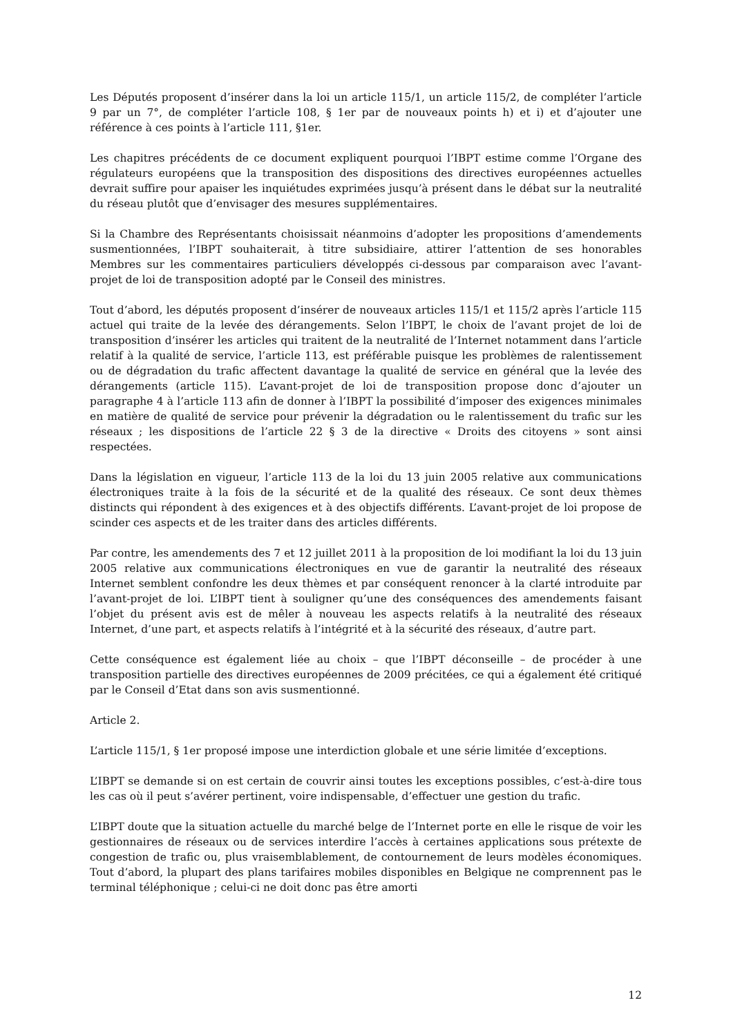Les Députés proposent d’insérer dans la loi un article 115/1, un article 115/2, de compléter l’article 9 par un 7°, de compléter l’article 108, § 1er par de nouveaux points h) et i) et d’ajouter une référence à ces points à l’article 111, §1er.
Les chapitres précédents de ce document expliquent pourquoi l’IBPT estime comme l’Organe des régulateurs européens que la transposition des dispositions des directives européennes actuelles devrait suffire pour apaiser les inquiétudes exprimées jusqu’à présent dans le débat sur la neutralité du réseau plutôt que d’envisager des mesures supplémentaires.
Si la Chambre des Représentants choisissait néanmoins d’adopter les propositions d’amendements susmentionnées, l’IBPT souhaiterait, à titre subsidiaire, attirer l’attention de ses honorables Membres sur les commentaires particuliers développés ci-dessous par comparaison avec l’avant-projet de loi de transposition adopté par le Conseil des ministres.
Tout d’abord, les députés proposent d’insérer de nouveaux articles 115/1 et 115/2 après l’article 115 actuel qui traite de la levée des dérangements. Selon l’IBPT, le choix de l’avant projet de loi de transposition d’insérer les articles qui traitent de la neutralité de l’Internet notamment dans l’article relatif à la qualité de service, l’article 113, est préférable puisque les problèmes de ralentissement ou de dégradation du trafic affectent davantage la qualité de service en général que la levée des dérangements (article 115). L’avant-projet de loi de transposition propose donc d’ajouter un paragraphe 4 à l’article 113 afin de donner à l’IBPT la possibilité d’imposer des exigences minimales en matière de qualité de service pour prévenir la dégradation ou le ralentissement du trafic sur les réseaux ; les dispositions de l’article 22 § 3 de la directive « Droits des citoyens » sont ainsi respectées.
Dans la législation en vigueur, l’article 113 de la loi du 13 juin 2005 relative aux communications électroniques traite à la fois de la sécurité et de la qualité des réseaux. Ce sont deux thèmes distincts qui répondent à des exigences et à des objectifs différents. L’avant-projet de loi propose de scinder ces aspects et de les traiter dans des articles différents.
Par contre, les amendements des 7 et 12 juillet 2011 à la proposition de loi modifiant la loi du 13 juin 2005 relative aux communications électroniques en vue de garantir la neutralité des réseaux Internet semblent confondre les deux thèmes et par conséquent renoncer à la clarté introduite par l’avant-projet de loi. L’IBPT tient à souligner qu’une des conséquences des amendements faisant l’objet du présent avis est de mêler à nouveau les aspects relatifs à la neutralité des réseaux Internet, d’une part, et aspects relatifs à l’intégrité et à la sécurité des réseaux, d’autre part.
Cette conséquence est également liée au choix – que l’IBPT déconseille – de procéder à une transposition partielle des directives européennes de 2009 précitées, ce qui a également été critiqué par le Conseil d’Etat dans son avis susmentionné.
Article 2.
L’article 115/1, § 1er proposé impose une interdiction globale et une série limitée d’exceptions.
L’IBPT se demande si on est certain de couvrir ainsi toutes les exceptions possibles, c’est-à-dire tous les cas où il peut s’avérer pertinent, voire indispensable, d’effectuer une gestion du trafic.
L’IBPT doute que la situation actuelle du marché belge de l’Internet porte en elle le risque de voir les gestionnaires de réseaux ou de services interdire l’accès à certaines applications sous prétexte de congestion de trafic ou, plus vraisemblablement, de contournement de leurs modèles économiques. Tout d’abord, la plupart des plans tarifaires mobiles disponibles en Belgique ne comprennent pas le terminal téléphonique ; celui-ci ne doit donc pas être amorti
12